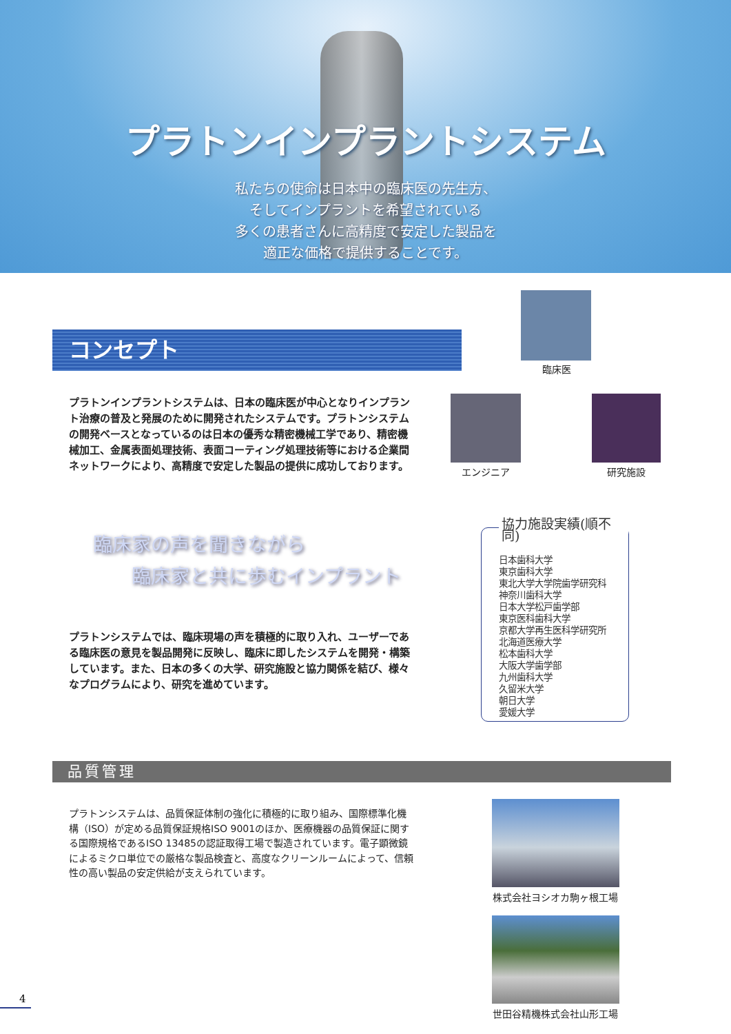プラトンインプラントシステム
私たちの使命は日本中の臨床医の先生方、
そしてインプラントを希望されている
多くの患者さんに高精度で安定した製品を
適正な価格で提供することです。
コンセプト
臨床医
エンジニア 研究施設
プラトンインプラントシステムは、日本の臨床医が中心となりインプラント治療の普及と発展のために開発されたシステムです。プラトンシステムの開発ベースとなっているのは日本の優秀な精密機械工学であり、精密機械加工、金属表面処理技術、表面コーティング処理技術等における企業間ネットワークにより、高精度で安定した製品の提供に成功しております。
臨床家の声を聞きながら
  臨床家と共に歩むインプラント
プラトンシステムでは、臨床現場の声を積極的に取り入れ、ユーザーである臨床医の意見を製品開発に反映し、臨床に即したシステムを開発・構築しています。また、日本の多くの大学、研究施設と協力関係を結び、様々なプログラムにより、研究を進めています。
協力施設実績(順不同)
日本歯科大学
東京歯科大学
東北大学大学院歯学研究科
神奈川歯科大学
日本大学松戸歯学部
東京医科歯科大学
京都大学再生医科学研究所
北海道医療大学
松本歯科大学
大阪大学歯学部
九州歯科大学
久留米大学
朝日大学
愛媛大学
品質管理
プラトンシステムは、品質保証体制の強化に積極的に取り組み、国際標準化機構（ISO）が定める品質保証規格ISO 9001のほか、医療機器の品質保証に関する国際規格であるISO 13485の認証取得工場で製造されています。電子顕微鏡によるミクロ単位での厳格な製品検査と、高度なクリーンルームによって、信頼性の高い製品の安定供給が支えられています。
株式会社ヨシオカ駒ヶ根工場
世田谷精機株式会社山形工場
4